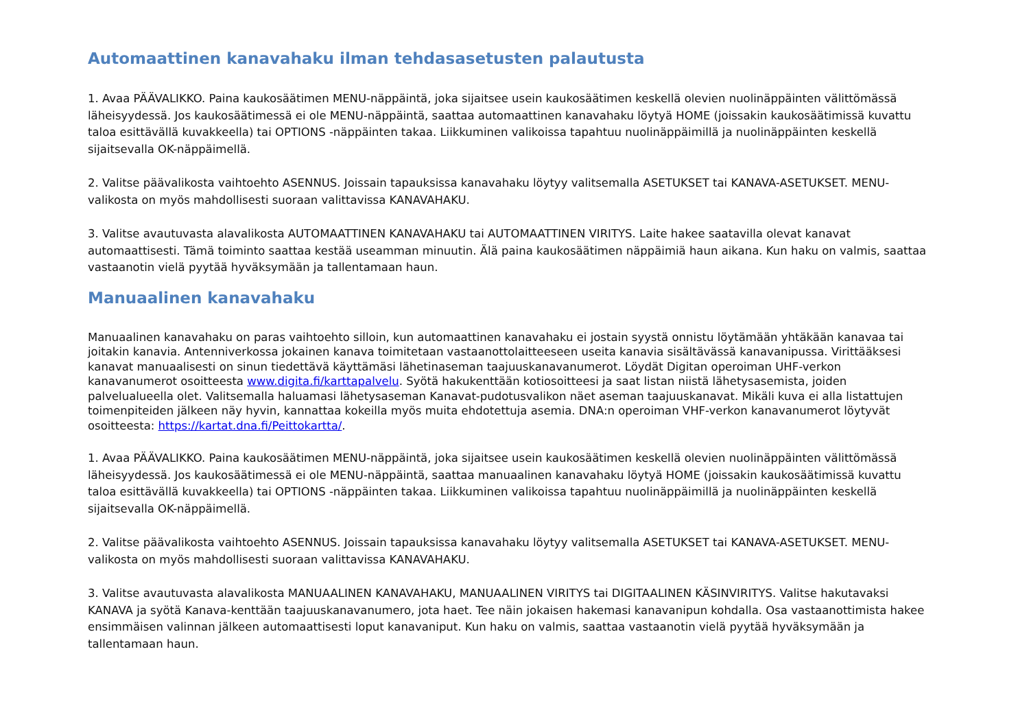Automaattinen kanavahaku ilman tehdasasetusten palautusta
1. Avaa PÄÄVALIKKO. Paina kaukosäätimen MENU-näppäintä, joka sijaitsee usein kaukosäätimen keskellä olevien nuolinäppäinten välittömässä läheisyydessä. Jos kaukosäätimessä ei ole MENU-näppäintä, saattaa automaattinen kanavahaku löytyä HOME (joissakin kaukosäätimissä kuvattu taloa esittävällä kuvakkeella) tai OPTIONS -näppäinten takaa. Liikkuminen valikoissa tapahtuu nuolinäppäimillä ja nuolinäppäinten keskellä sijaitsevalla OK-näppäimellä.
2. Valitse päävalikosta vaihtoehto ASENNUS. Joissain tapauksissa kanavahaku löytyy valitsemalla ASETUKSET tai KANAVA-ASETUKSET. MENU-valikosta on myös mahdollisesti suoraan valittavissa KANAVAHAKU.
3. Valitse avautuvasta alavalikosta AUTOMAATTINEN KANAVAHAKU tai AUTOMAATTINEN VIRITYS. Laite hakee saatavilla olevat kanavat automaattisesti. Tämä toiminto saattaa kestää useamman minuutin. Älä paina kaukosäätimen näppäimiä haun aikana. Kun haku on valmis, saattaa vastaanotin vielä pyytää hyväksymään ja tallentamaan haun.
Manuaalinen kanavahaku
Manuaalinen kanavahaku on paras vaihtoehto silloin, kun automaattinen kanavahaku ei jostain syystä onnistu löytämään yhtäkään kanavaa tai joitakin kanavia. Antenniverkossa jokainen kanava toimitetaan vastaanottolaitteeseen useita kanavia sisältävässä kanavanipussa. Virittääksesi kanavat manuaalisesti on sinun tiedettävä käyttämäsi lähetinaseman taajuuskanavanumerot. Löydät Digitan operoiman UHF-verkon kanavanumerot osoitteesta www.digita.fi/karttapalvelu. Syötä hakukenttään kotiosoitteesi ja saat listan niistä lähetysasemista, joiden palvelualueella olet. Valitsemalla haluamasi lähetysaseman Kanavat-pudotusvalikon näet aseman taajuuskanavat. Mikäli kuva ei alla listattujen toimenpiteiden jälkeen näy hyvin, kannattaa kokeilla myös muita ehdotettuja asemia. DNA:n operoiman VHF-verkon kanavanumerot löytyvät osoitteesta: https://kartat.dna.fi/Peittokartta/.
1. Avaa PÄÄVALIKKO. Paina kaukosäätimen MENU-näppäintä, joka sijaitsee usein kaukosäätimen keskellä olevien nuolinäppäinten välittömässä läheisyydessä. Jos kaukosäätimessä ei ole MENU-näppäintä, saattaa manuaalinen kanavahaku löytyä HOME (joissakin kaukosäätimissä kuvattu taloa esittävällä kuvakkeella) tai OPTIONS -näppäinten takaa. Liikkuminen valikoissa tapahtuu nuolinäppäimillä ja nuolinäppäinten keskellä sijaitsevalla OK-näppäimellä.
2. Valitse päävalikosta vaihtoehto ASENNUS. Joissain tapauksissa kanavahaku löytyy valitsemalla ASETUKSET tai KANAVA-ASETUKSET. MENU-valikosta on myös mahdollisesti suoraan valittavissa KANAVAHAKU.
3. Valitse avautuvasta alavalikosta MANUAALINEN KANAVAHAKU, MANUAALINEN VIRITYS tai DIGITAALINEN KÄSINVIRITYS. Valitse hakutavaksi KANAVA ja syötä Kanava-kenttään taajuuskanavanumero, jota haet. Tee näin jokaisen hakemasi kanavanipun kohdalla. Osa vastaanottimista hakee ensimmäisen valinnan jälkeen automaattisesti loput kanavaniput. Kun haku on valmis, saattaa vastaanotin vielä pyytää hyväksymään ja tallentamaan haun.